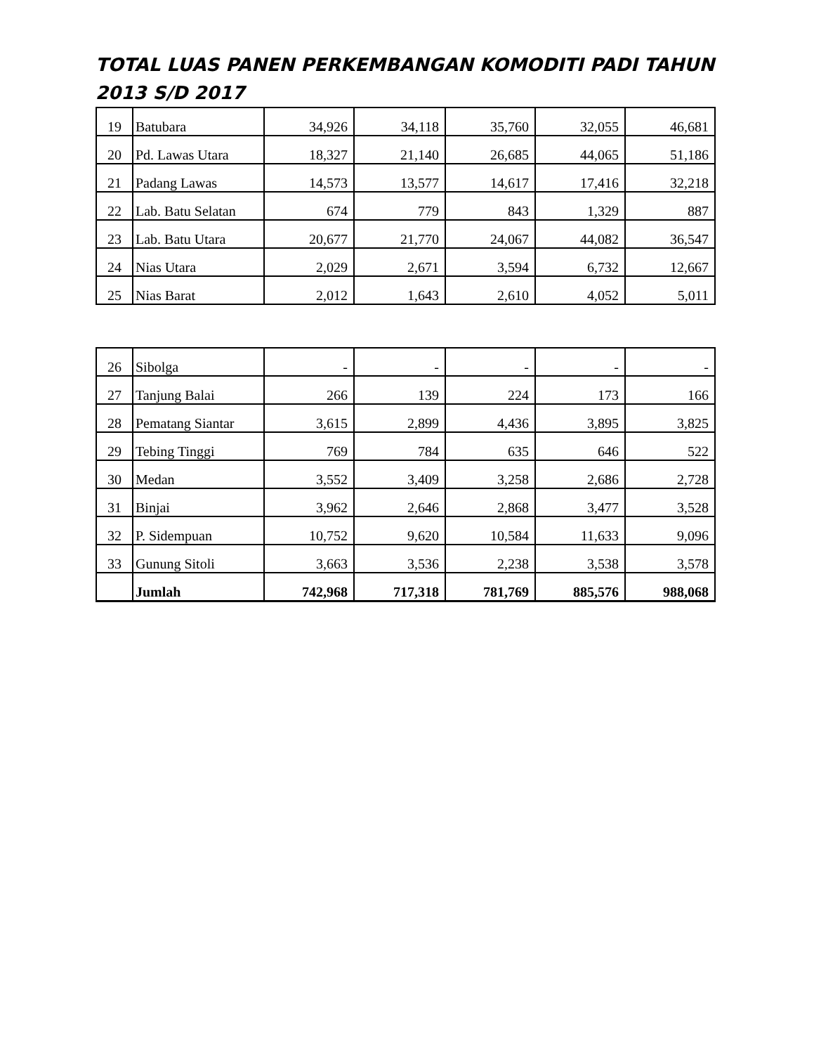TOTAL LUAS PANEN PERKEMBANGAN KOMODITI PADI TAHUN 2013 S/D 2017
| 19 | Batubara | 34,926 | 34,118 | 35,760 | 32,055 | 46,681 |
| 20 | Pd. Lawas Utara | 18,327 | 21,140 | 26,685 | 44,065 | 51,186 |
| 21 | Padang Lawas | 14,573 | 13,577 | 14,617 | 17,416 | 32,218 |
| 22 | Lab. Batu Selatan | 674 | 779 | 843 | 1,329 | 887 |
| 23 | Lab. Batu Utara | 20,677 | 21,770 | 24,067 | 44,082 | 36,547 |
| 24 | Nias Utara | 2,029 | 2,671 | 3,594 | 6,732 | 12,667 |
| 25 | Nias Barat | 2,012 | 1,643 | 2,610 | 4,052 | 5,011 |
| 26 | Sibolga | - | - | - | - | - |
| 27 | Tanjung Balai | 266 | 139 | 224 | 173 | 166 |
| 28 | Pematang Siantar | 3,615 | 2,899 | 4,436 | 3,895 | 3,825 |
| 29 | Tebing Tinggi | 769 | 784 | 635 | 646 | 522 |
| 30 | Medan | 3,552 | 3,409 | 3,258 | 2,686 | 2,728 |
| 31 | Binjai | 3,962 | 2,646 | 2,868 | 3,477 | 3,528 |
| 32 | P. Sidempuan | 10,752 | 9,620 | 10,584 | 11,633 | 9,096 |
| 33 | Gunung Sitoli | 3,663 | 3,536 | 2,238 | 3,538 | 3,578 |
| | Jumlah | 742,968 | 717,318 | 781,769 | 885,576 | 988,068 |